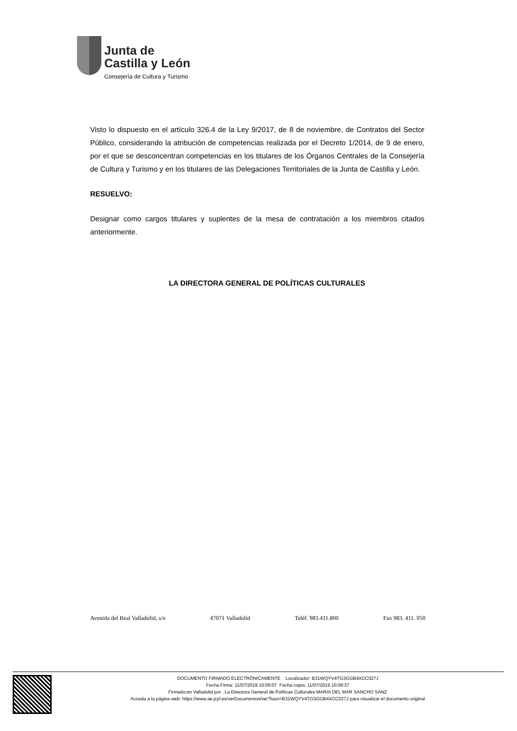Junta de
Castilla y León
Consejería de Cultura y Turismo
Visto lo dispuesto en el artículo 326.4 de la Ley 9/2017, de 8 de noviembre, de Contratos del Sector Público, considerando la atribución de competencias realizada por el Decreto 1/2014, de 9 de enero, por el que se desconcentran competencias en los titulares de los Órganos Centrales de la Consejería de Cultura y Turismo y en los titulares de las Delegaciones Territoriales de la Junta de Castilla y León.
RESUELVO:
Designar como cargos titulares y suplentes de la mesa de contratación a los miembros citados anteriormente.
LA DIRECTORA GENERAL DE POLÍTICAS CULTURALES
Avenida del Real Valladolid, s/n 47071 Valladolid Teléf. 983.411.800 Fax 983. 411. 050
DOCUMENTO FIRMADO ELECTRÓNICAMENTE Localizador: B31WQYV4TG3GGB4XCC027J
Fecha Firma: 11/07/2019 10:09:07 Fecha copia: 11/07/2019 10:09:37
Firmado:en Valladolid por , La Directora General de Políticas Culturales MARIA DEL MAR SANCHO SANZ
Acceda a la página web: https://www.ae.jcyl.es/verDocumentos/ver?loun=B31WQYV4TG3GGB4XCC027J para visualizar el documento original